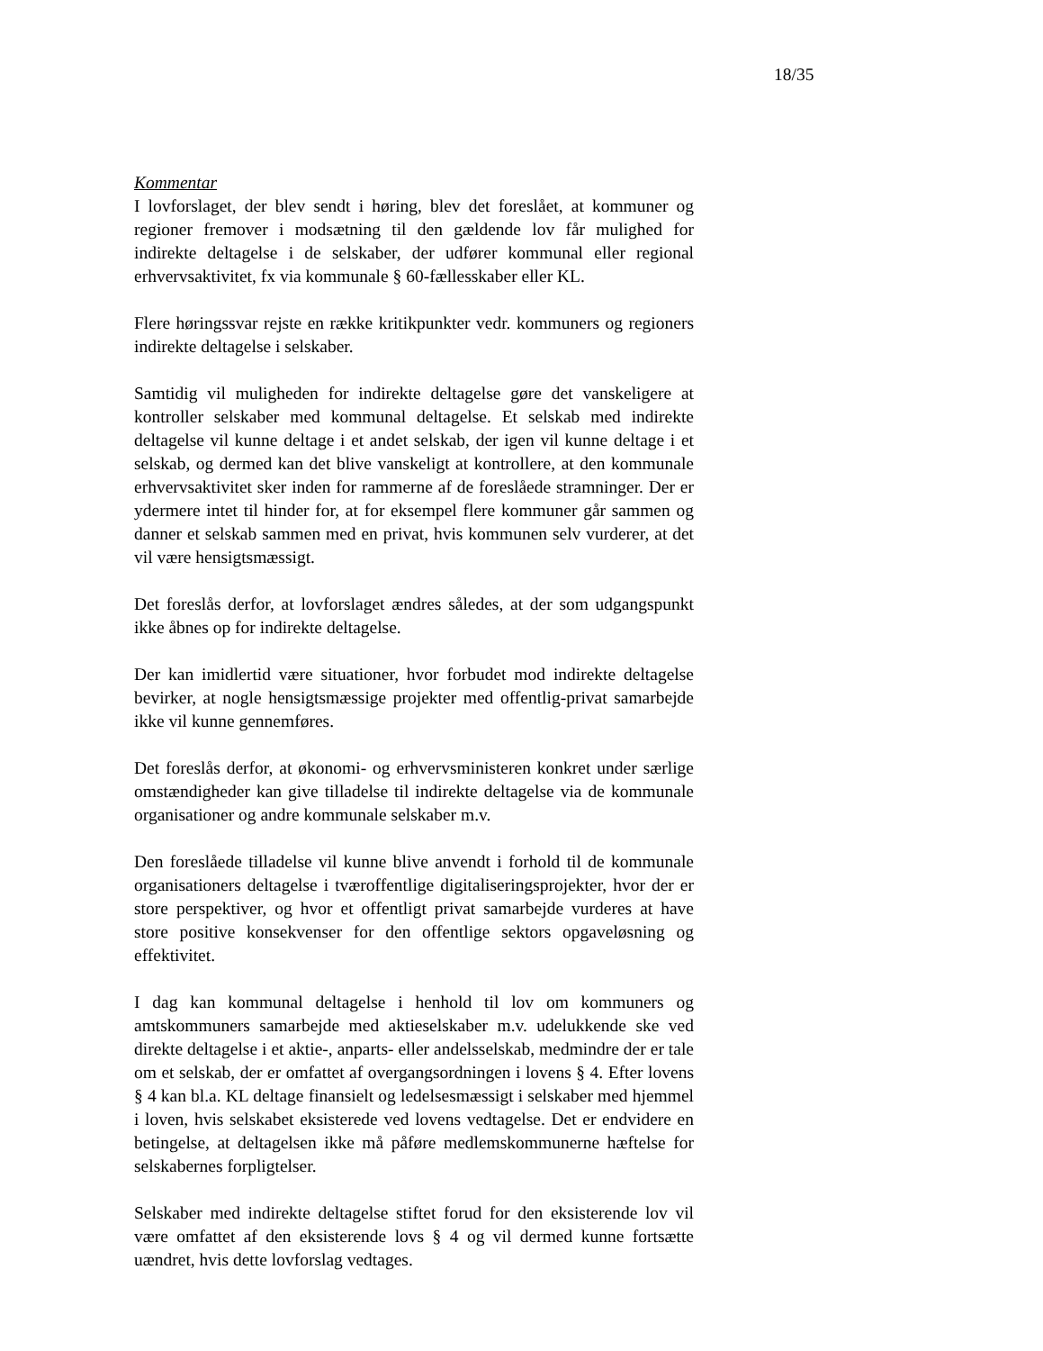18/35
Kommentar
I lovforslaget, der blev sendt i høring, blev det foreslået, at kommuner og regioner fremover i modsætning til den gældende lov får mulighed for indirekte deltagelse i de selskaber, der udfører kommunal eller regional erhvervsaktivitet, fx via kommunale § 60-fællesskaber eller KL.
Flere høringssvar rejste en række kritikpunkter vedr. kommuners og regioners indirekte deltagelse i selskaber.
Samtidig vil muligheden for indirekte deltagelse gøre det vanskeligere at kontroller selskaber med kommunal deltagelse. Et selskab med indirekte deltagelse vil kunne deltage i et andet selskab, der igen vil kunne deltage i et selskab, og dermed kan det blive vanskeligt at kontrollere, at den kommunale erhvervsaktivitet sker inden for rammerne af de foreslåede stramninger. Der er ydermere intet til hinder for, at for eksempel flere kommuner går sammen og danner et selskab sammen med en privat, hvis kommunen selv vurderer, at det vil være hensigtsmæssigt.
Det foreslås derfor, at lovforslaget ændres således, at der som udgangspunkt ikke åbnes op for indirekte deltagelse.
Der kan imidlertid være situationer, hvor forbudet mod indirekte deltagelse bevirker, at nogle hensigtsmæssige projekter med offentlig-privat samarbejde ikke vil kunne gennemføres.
Det foreslås derfor, at økonomi- og erhvervsministeren konkret under særlige omstændigheder kan give tilladelse til indirekte deltagelse via de kommunale organisationer og andre kommunale selskaber m.v.
Den foreslåede tilladelse vil kunne blive anvendt i forhold til de kommunale organisationers deltagelse i tværoffentlige digitaliseringsprojekter, hvor der er store perspektiver, og hvor et offentligt privat samarbejde vurderes at have store positive konsekvenser for den offentlige sektors opgaveløsning og effektivitet.
I dag kan kommunal deltagelse i henhold til lov om kommuners og amtskommuners samarbejde med aktieselskaber m.v. udelukkende ske ved direkte deltagelse i et aktie-, anparts- eller andelsselskab, medmindre der er tale om et selskab, der er omfattet af overgangsordningen i lovens § 4. Efter lovens § 4 kan bl.a. KL deltage finansielt og ledelsesmæssigt i selskaber med hjemmel i loven, hvis selskabet eksisterede ved lovens vedtagelse. Det er endvidere en betingelse, at deltagelsen ikke må påføre medlemskommunerne hæftelse for selskabernes forpligtelser.
Selskaber med indirekte deltagelse stiftet forud for den eksisterende lov vil være omfattet af den eksisterende lovs § 4 og vil dermed kunne fortsætte uændret, hvis dette lovforslag vedtages.